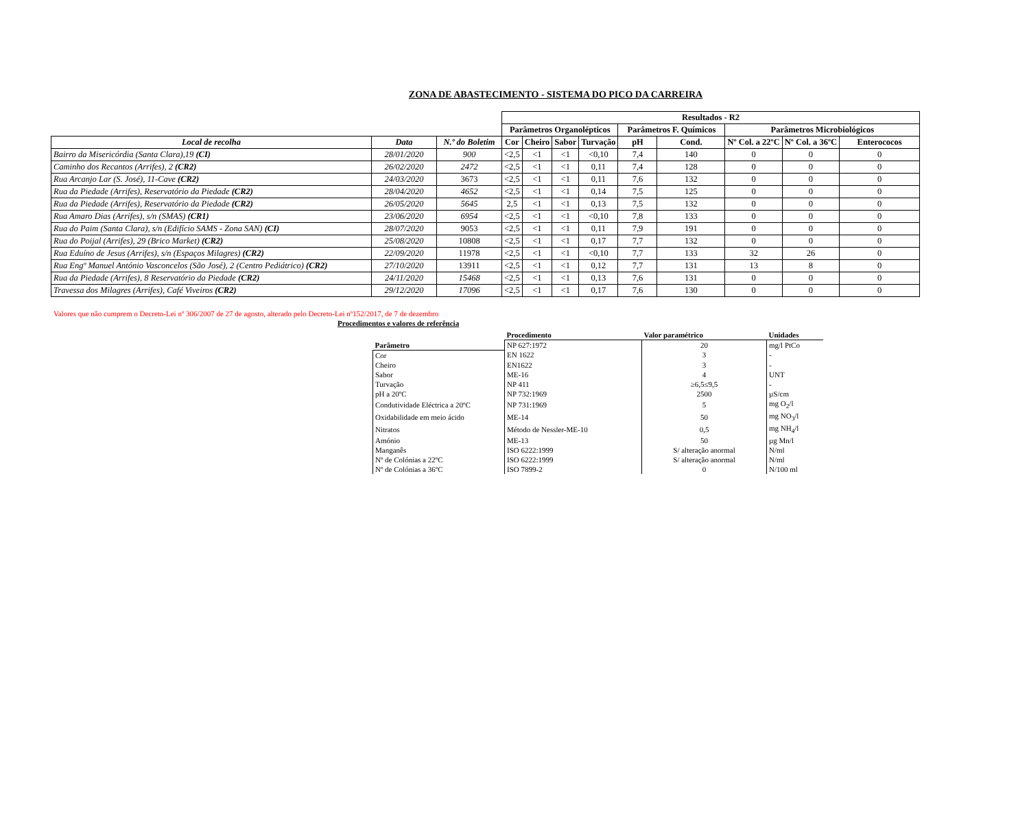ZONA DE ABASTECIMENTO - SISTEMA DO PICO DA CARREIRA
| | | | Resultados - R2 | | | | | | | | |
| --- | --- | --- | --- | --- | --- | --- | --- | --- | --- | --- | --- |
| | | | Parâmetros Organolépticos | | | | Parâmetros F. Químicos | | Parâmetros Microbiológicos | | |
| Local de recolha | Data | N.º do Boletim | Cor | Cheiro | Sabor | Turvação | pH | Cond. | Nº Col. a 22ºC | Nº Col. a 36ºC | Enterococos |
| Bairro da Misericórdia (Santa Clara),19 (CI) | 28/01/2020 | 900 | <2,5 | <1 | <1 | <0,10 | 7,4 | 140 | 0 | 0 | 0 |
| Caminho dos Recantos (Arrifes), 2 (CR2) | 26/02/2020 | 2472 | <2,5 | <1 | <1 | 0,11 | 7,4 | 128 | 0 | 0 | 0 |
| Rua Arcanjo Lar (S. José), 11-Cave (CR2) | 24/03/2020 | 3673 | <2,5 | <1 | <1 | 0,11 | 7,6 | 132 | 0 | 0 | 0 |
| Rua da Piedade (Arrifes), Reservatório da Piedade (CR2) | 28/04/2020 | 4652 | <2,5 | <1 | <1 | 0,14 | 7,5 | 125 | 0 | 0 | 0 |
| Rua da Piedade (Arrifes), Reservatório da Piedade (CR2) | 26/05/2020 | 5645 | 2,5 | <1 | <1 | 0,13 | 7,5 | 132 | 0 | 0 | 0 |
| Rua Amaro Dias (Arrifes), s/n (SMAS) (CR1) | 23/06/2020 | 6954 | <2,5 | <1 | <1 | <0,10 | 7,8 | 133 | 0 | 0 | 0 |
| Rua do Paim (Santa Clara), s/n (Edifício SAMS - Zona SAN) (CI) | 28/07/2020 | 9053 | <2,5 | <1 | <1 | 0,11 | 7,9 | 191 | 0 | 0 | 0 |
| Rua do Poijal (Arrifes), 29 (Brico Market) (CR2) | 25/08/2020 | 10808 | <2,5 | <1 | <1 | 0,17 | 7,7 | 132 | 0 | 0 | 0 |
| Rua Eduíno de Jesus (Arrifes), s/n (Espaços Milagres) (CR2) | 22/09/2020 | 11978 | <2,5 | <1 | <1 | <0,10 | 7,7 | 133 | 32 | 26 | 0 |
| Rua Engº Manuel António Vasconcelos (São José), 2 (Centro Pediátrico) (CR2) | 27/10/2020 | 13911 | <2,5 | <1 | <1 | 0,12 | 7,7 | 131 | 13 | 8 | 0 |
| Rua da Piedade (Arrifes), 8 Reservatório da Piedade (CR2) | 24/11/2020 | 15468 | <2,5 | <1 | <1 | 0,13 | 7,6 | 131 | 0 | 0 | 0 |
| Travessa dos Milagres (Arrifes), Café Viveiros (CR2) | 29/12/2020 | 17096 | <2,5 | <1 | <1 | 0,17 | 7,6 | 130 | 0 | 0 | 0 |
Valores que não cumprem o Decreto-Lei nº 306/2007 de 27 de agosto, alterado pelo Decreto-Lei nº152/2017, de 7 de dezembro
Procedimentos e valores de referência
| | Procedimento | Valor paramétrico | Unidades |
| --- | --- | --- | --- |
| Parâmetro | NP 627:1972 | 20 | mg/l PtCo |
| Cor | EN 1622 | 3 | - |
| Cheiro | EN1622 | 3 | - |
| Sabor | ME-16 | 4 | UNT |
| Turvação | NP 411 | ≥6,5≤9,5 | - |
| pH a 20ºC | NP 732:1969 | 2500 | µS/cm |
| Condutividade Eléctrica a 20ºC | NP 731:1969 | 5 | mg O<sub>2</sub>/l |
| Oxidabilidade em meio ácido | ME-14 | 50 | mg NO<sub>3</sub>/l |
| Nitratos | Método de Nessler-ME-10 | 0,5 | mg NH<sub>4</sub>/l |
| Amónio | ME-13 | 50 | µg Mn/l |
| Manganês | ISO 6222:1999 | S/ alteração anormal | N/ml |
| Nº de Colónias a 22ºC | ISO 6222:1999 | S/ alteração anormal | N/ml |
| Nº de Colónias a 36ºC | ISO 7899-2 | 0 | N/100 ml |